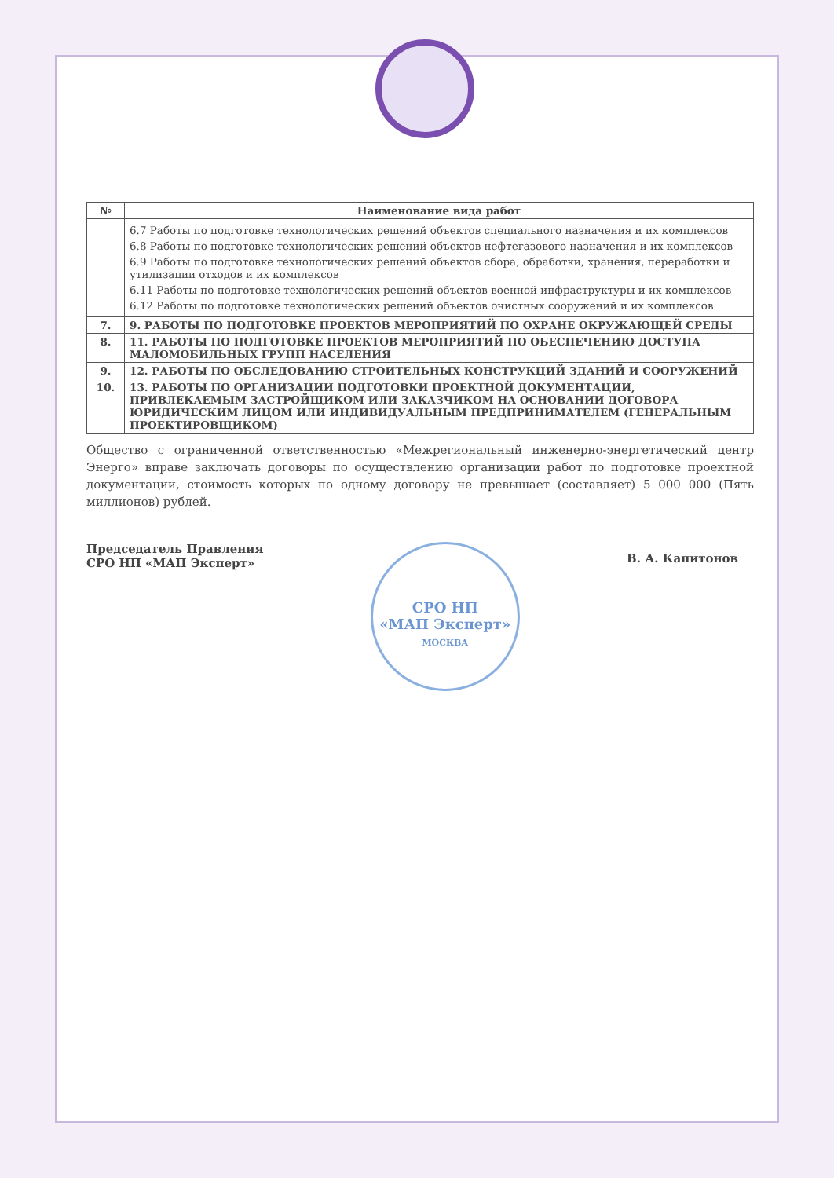| № | Наименование вида работ |
| --- | --- |
| | 6.7 Работы по подготовке технологических решений объектов специального назначения и их комплексов 6.8 Работы по подготовке технологических решений объектов нефтегазового назначения и их комплексов 6.9 Работы по подготовке технологических решений объектов сбора, обработки, хранения, переработки и утилизации отходов и их комплексов 6.11 Работы по подготовке технологических решений объектов военной инфраструктуры и их комплексов 6.12 Работы по подготовке технологических решений объектов очистных сооружений и их комплексов |
| 7. | 9. РАБОТЫ ПО ПОДГОТОВКЕ ПРОЕКТОВ МЕРОПРИЯТИЙ ПО ОХРАНЕ ОКРУЖАЮЩЕЙ СРЕДЫ |
| 8. | 11. РАБОТЫ ПО ПОДГОТОВКЕ ПРОЕКТОВ МЕРОПРИЯТИЙ ПО ОБЕСПЕЧЕНИЮ ДОСТУПА МАЛОМОБИЛЬНЫХ ГРУПП НАСЕЛЕНИЯ |
| 9. | 12. РАБОТЫ ПО ОБСЛЕДОВАНИЮ СТРОИТЕЛЬНЫХ КОНСТРУКЦИЙ ЗДАНИЙ И СООРУЖЕНИЙ |
| 10. | 13. РАБОТЫ ПО ОРГАНИЗАЦИИ ПОДГОТОВКИ ПРОЕКТНОЙ ДОКУМЕНТАЦИИ, ПРИВЛЕКАЕМЫМ ЗАСТРОЙЩИКОМ ИЛИ ЗАКАЗЧИКОМ НА ОСНОВАНИИ ДОГОВОРА ЮРИДИЧЕСКИМ ЛИЦОМ ИЛИ ИНДИВИДУАЛЬНЫМ ПРЕДПРИНИМАТЕЛЕМ (ГЕНЕРАЛЬНЫМ ПРОЕКТИРОВЩИКОМ) |
Общество с ограниченной ответственностью «Межрегиональный инженерно-энергетический центр Энерго» вправе заключать договоры по осуществлению организации работ по подготовке проектной документации, стоимость которых по одному договору не превышает (составляет) 5 000 000 (Пять миллионов) рублей.
Председатель Правления
СРО НП «МАП Эксперт»
СРО НП
«МАП Эксперт»
МОСКВА
В. А. Капитонов